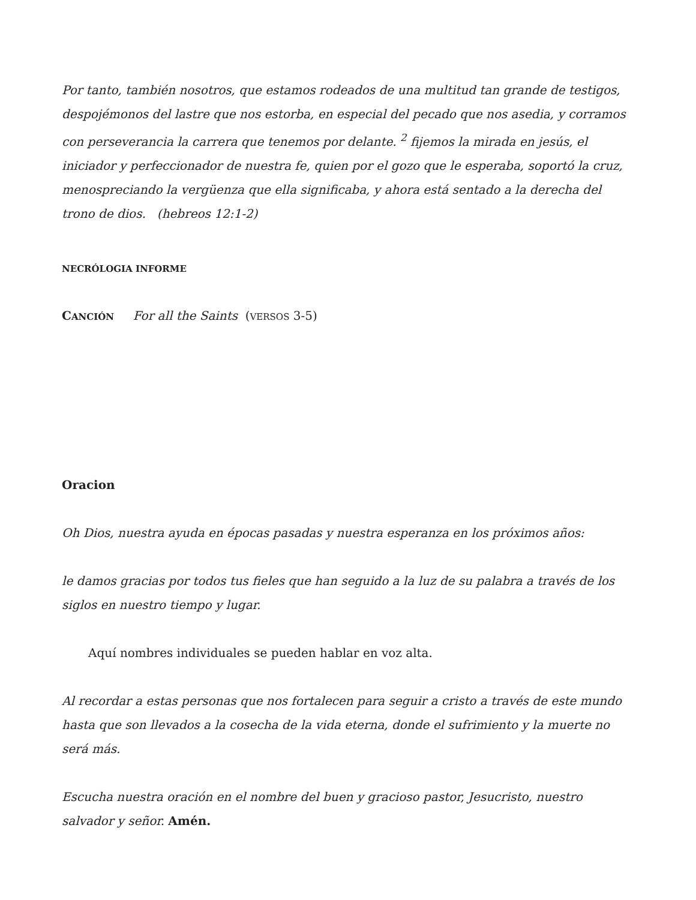Por tanto, también nosotros, que estamos rodeados de una multitud tan grande de testigos, despojémonos del lastre que nos estorba, en especial del pecado que nos asedia, y corramos con perseverancia la carrera que tenemos por delante. <sup>2</sup> fijemos la mirada en jesús, el iniciador y perfeccionador de nuestra fe, quien por el gozo que le esperaba, soportó la cruz, menospreciando la vergüenza que ella significaba, y ahora está sentado a la derecha del trono de dios. (hebreos 12:1-2)
NECRÓLOGIA INFORME
CANCIÓN For all the Saints (VERSOS 3-5)
Oracion
Oh Dios, nuestra ayuda en épocas pasadas y nuestra esperanza en los próximos años:
le damos gracias por todos tus fieles que han seguido a la luz de su palabra a través de los siglos en nuestro tiempo y lugar.
Aquí nombres individuales se pueden hablar en voz alta.
Al recordar a estas personas que nos fortalecen para seguir a cristo a través de este mundo hasta que son llevados a la cosecha de la vida eterna, donde el sufrimiento y la muerte no será más.
Escucha nuestra oración en el nombre del buen y gracioso pastor, Jesucristo, nuestro salvador y señor. Amén.